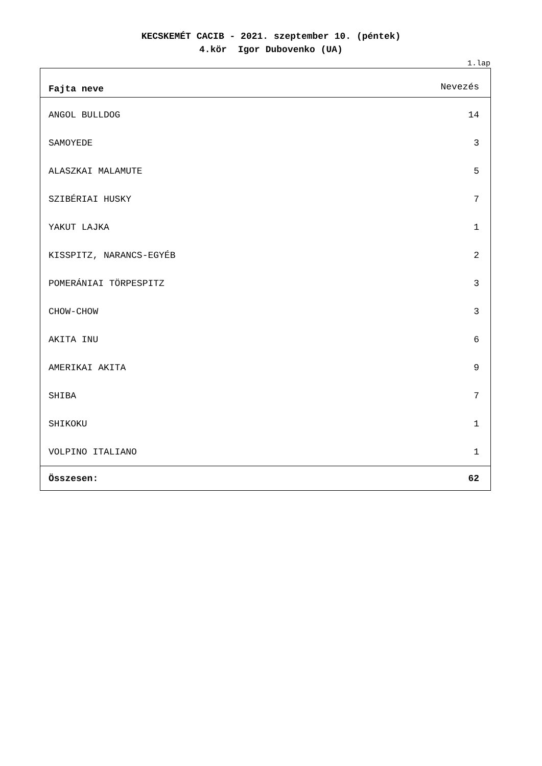KECSKEMÉT CACIB - 2021. szeptember 10. (péntek)
4.kör Igor Dubovenko (UA)
1.lap
| Fajta neve | Nevezés |
| --- | --- |
| ANGOL BULLDOG | 14 |
| SAMOYEDE | 3 |
| ALASZKAI MALAMUTE | 5 |
| SZIBÉRIAI HUSKY | 7 |
| YAKUT LAJKA | 1 |
| KISSPITZ, NARANCS-EGYÉB | 2 |
| POMERÁNIAI TÖRPESPITZ | 3 |
| CHOW-CHOW | 3 |
| AKITA INU | 6 |
| AMERIKAI AKITA | 9 |
| SHIBA | 7 |
| SHIKOKU | 1 |
| VOLPINO ITALIANO | 1 |
| Összesen: | 62 |